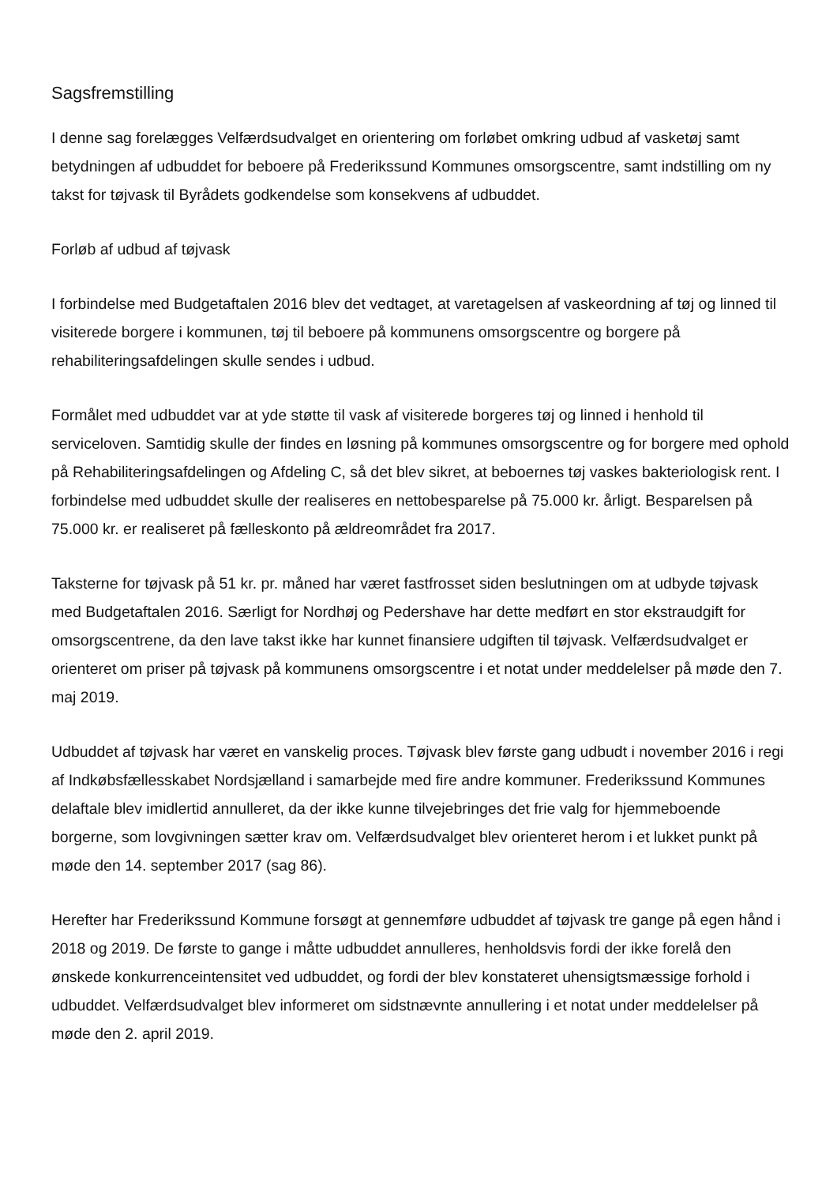Sagsfremstilling
I denne sag forelægges Velfærdsudvalget en orientering om forløbet omkring udbud af vasketøj samt betydningen af udbuddet for beboere på Frederikssund Kommunes omsorgscentre, samt indstilling om ny takst for tøjvask til Byrådets godkendelse som konsekvens af udbuddet.
Forløb af udbud af tøjvask
I forbindelse med Budgetaftalen 2016 blev det vedtaget, at varetagelsen af vaskeordning af tøj og linned til visiterede borgere i kommunen, tøj til beboere på kommunens omsorgscentre og borgere på rehabiliteringsafdelingen skulle sendes i udbud.
Formålet med udbuddet var at yde støtte til vask af visiterede borgeres tøj og linned i henhold til serviceloven. Samtidig skulle der findes en løsning på kommunes omsorgscentre og for borgere med ophold på Rehabiliteringsafdelingen og Afdeling C, så det blev sikret, at beboernes tøj vaskes bakteriologisk rent. I forbindelse med udbuddet skulle der realiseres en nettobesparelse på 75.000 kr. årligt. Besparelsen på 75.000 kr. er realiseret på fælleskonto på ældreområdet fra 2017.
Taksterne for tøjvask på 51 kr. pr. måned har været fastfrosset siden beslutningen om at udbyde tøjvask med Budgetaftalen 2016. Særligt for Nordhøj og Pedershave har dette medført en stor ekstraudgift for omsorgscentrene, da den lave takst ikke har kunnet finansiere udgiften til tøjvask. Velfærdsudvalget er orienteret om priser på tøjvask på kommunens omsorgscentre i et notat under meddelelser på møde den 7. maj 2019.
Udbuddet af tøjvask har været en vanskelig proces. Tøjvask blev første gang udbudt i november 2016 i regi af Indkøbsfællesskabet Nordsjælland i samarbejde med fire andre kommuner. Frederikssund Kommunes delaftale blev imidlertid annulleret, da der ikke kunne tilvejebringes det frie valg for hjemmeboende borgerne, som lovgivningen sætter krav om. Velfærdsudvalget blev orienteret herom i et lukket punkt på møde den 14. september 2017 (sag 86).
Herefter har Frederikssund Kommune forsøgt at gennemføre udbuddet af tøjvask tre gange på egen hånd i 2018 og 2019. De første to gange i måtte udbuddet annulleres, henholdsvis fordi der ikke forelå den ønskede konkurrenceintensitet ved udbuddet, og fordi der blev konstateret uhensigtsmæssige forhold i udbuddet. Velfærdsudvalget blev informeret om sidstnævnte annullering i et notat under meddelelser på møde den 2. april 2019.